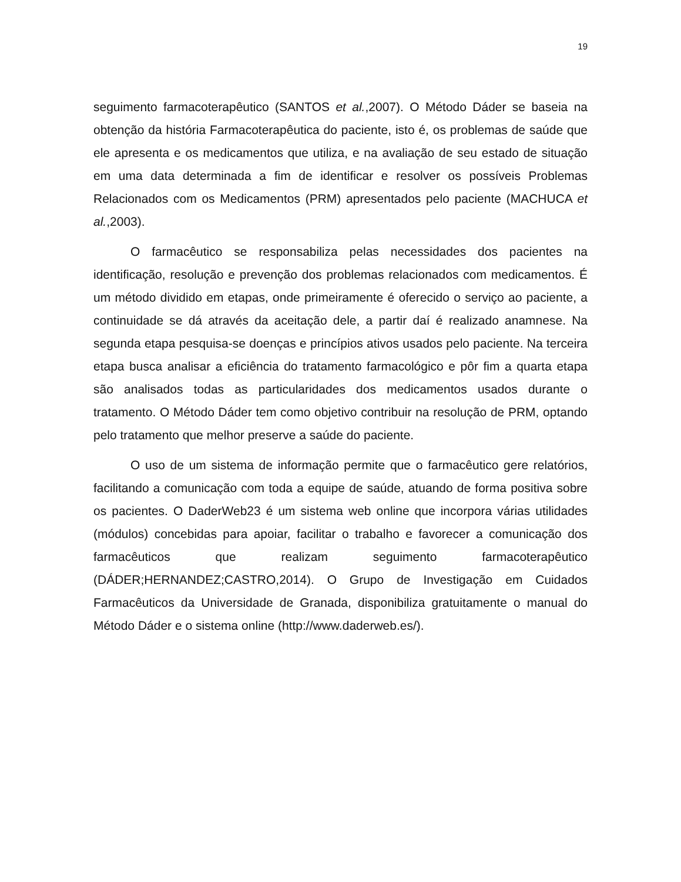19
seguimento farmacoterapêutico (SANTOS et al.,2007). O Método Dáder se baseia na obtenção da história Farmacoterapêutica do paciente, isto é, os problemas de saúde que ele apresenta e os medicamentos que utiliza, e na avaliação de seu estado de situação em uma data determinada a fim de identificar e resolver os possíveis Problemas Relacionados com os Medicamentos (PRM) apresentados pelo paciente (MACHUCA et al.,2003).
O farmacêutico se responsabiliza pelas necessidades dos pacientes na identificação, resolução e prevenção dos problemas relacionados com medicamentos. É um método dividido em etapas, onde primeiramente é oferecido o serviço ao paciente, a continuidade se dá através da aceitação dele, a partir daí é realizado anamnese. Na segunda etapa pesquisa-se doenças e princípios ativos usados pelo paciente. Na terceira etapa busca analisar a eficiência do tratamento farmacológico e pôr fim a quarta etapa são analisados todas as particularidades dos medicamentos usados durante o tratamento. O Método Dáder tem como objetivo contribuir na resolução de PRM, optando pelo tratamento que melhor preserve a saúde do paciente.
O uso de um sistema de informação permite que o farmacêutico gere relatórios, facilitando a comunicação com toda a equipe de saúde, atuando de forma positiva sobre os pacientes. O DaderWeb23 é um sistema web online que incorpora várias utilidades (módulos) concebidas para apoiar, facilitar o trabalho e favorecer a comunicação dos farmacêuticos que realizam seguimento farmacoterapêutico (DÁDER;HERNANDEZ;CASTRO,2014). O Grupo de Investigação em Cuidados Farmacêuticos da Universidade de Granada, disponibiliza gratuitamente o manual do Método Dáder e o sistema online (http://www.daderweb.es/).